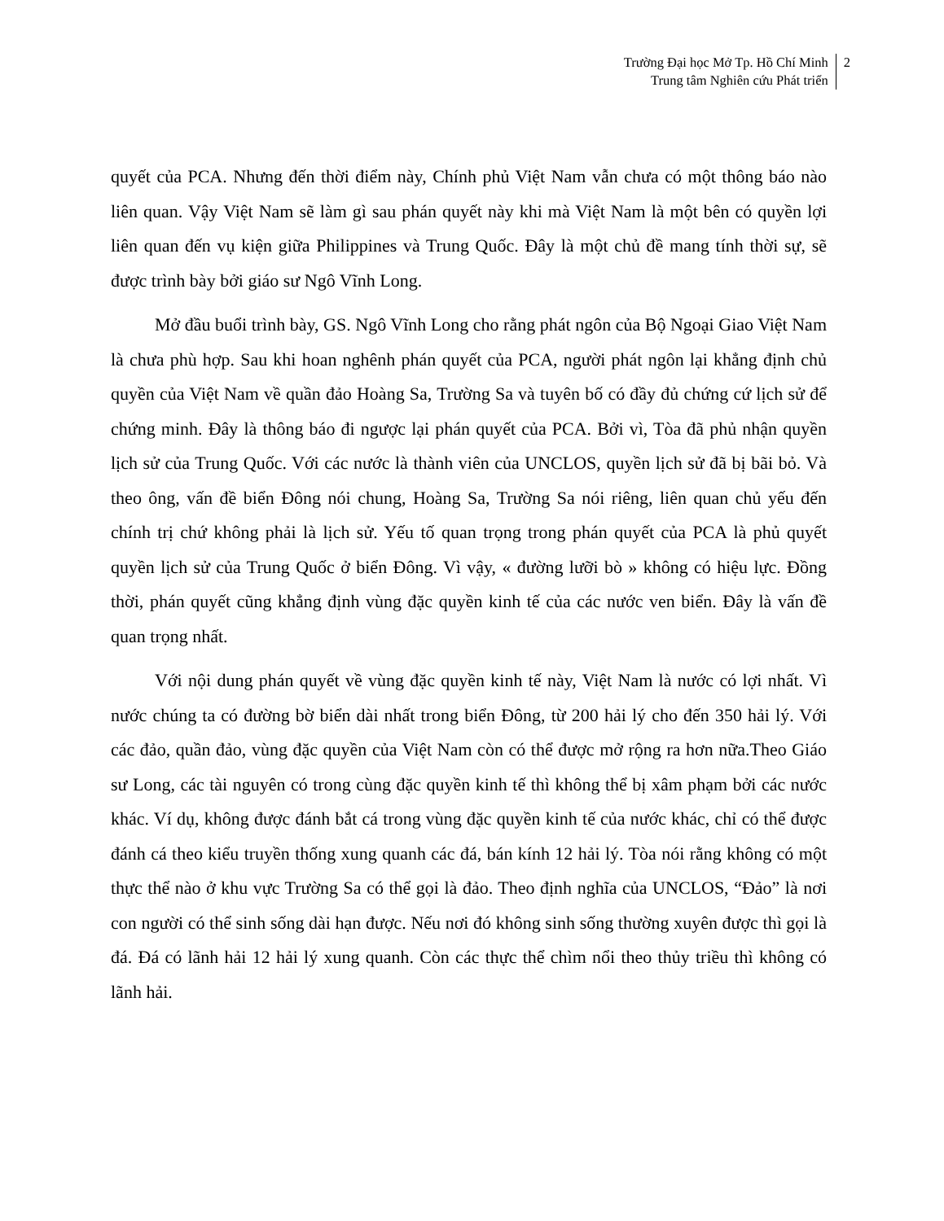Trường Đại học Mở Tp. Hồ Chí Minh
Trung tâm Nghiên cứu Phát triển
2
quyết của PCA. Nhưng đến thời điểm này, Chính phủ Việt Nam vẫn chưa có một thông báo nào liên quan. Vậy Việt Nam sẽ làm gì sau phán quyết này khi mà Việt Nam là một bên có quyền lợi liên quan đến vụ kiện giữa Philippines và Trung Quốc. Đây là một chủ đề mang tính thời sự, sẽ được trình bày bởi giáo sư Ngô Vĩnh Long.
Mở đầu buổi trình bày, GS. Ngô Vĩnh Long cho rằng phát ngôn của Bộ Ngoại Giao Việt Nam là chưa phù hợp. Sau khi hoan nghênh phán quyết của PCA, người phát ngôn lại khẳng định chủ quyền của Việt Nam về quần đảo Hoàng Sa, Trường Sa và tuyên bố có đầy đủ chứng cứ lịch sử để chứng minh. Đây là thông báo đi ngược lại phán quyết của PCA. Bởi vì, Tòa đã phủ nhận quyền lịch sử của Trung Quốc. Với các nước là thành viên của UNCLOS, quyền lịch sử đã bị bãi bỏ. Và theo ông, vấn đề biển Đông nói chung, Hoàng Sa, Trường Sa nói riêng, liên quan chủ yếu đến chính trị chứ không phải là lịch sử. Yếu tố quan trọng trong phán quyết của PCA là phủ quyết quyền lịch sử của Trung Quốc ở biển Đông. Vì vậy, « đường lưỡi bò » không có hiệu lực. Đồng thời, phán quyết cũng khẳng định vùng đặc quyền kinh tế của các nước ven biển. Đây là vấn đề quan trọng nhất.
Với nội dung phán quyết về vùng đặc quyền kinh tế này, Việt Nam là nước có lợi nhất. Vì nước chúng ta có đường bờ biển dài nhất trong biển Đông, từ 200 hải lý cho đến 350 hải lý. Với các đảo, quần đảo, vùng đặc quyền của Việt Nam còn có thể được mở rộng ra hơn nữa.Theo Giáo sư Long, các tài nguyên có trong cùng đặc quyền kinh tế thì không thể bị xâm phạm bởi các nước khác. Ví dụ, không được đánh bắt cá trong vùng đặc quyền kinh tế của nước khác, chỉ có thể được đánh cá theo kiểu truyền thống xung quanh các đá, bán kính 12 hải lý. Tòa nói rằng không có một thực thể nào ở khu vực Trường Sa có thể gọi là đảo. Theo định nghĩa của UNCLOS, “Đảo” là nơi con người có thể sinh sống dài hạn được. Nếu nơi đó không sinh sống thường xuyên được thì gọi là đá. Đá có lãnh hải 12 hải lý xung quanh. Còn các thực thể chìm nổi theo thủy triều thì không có lãnh hải.